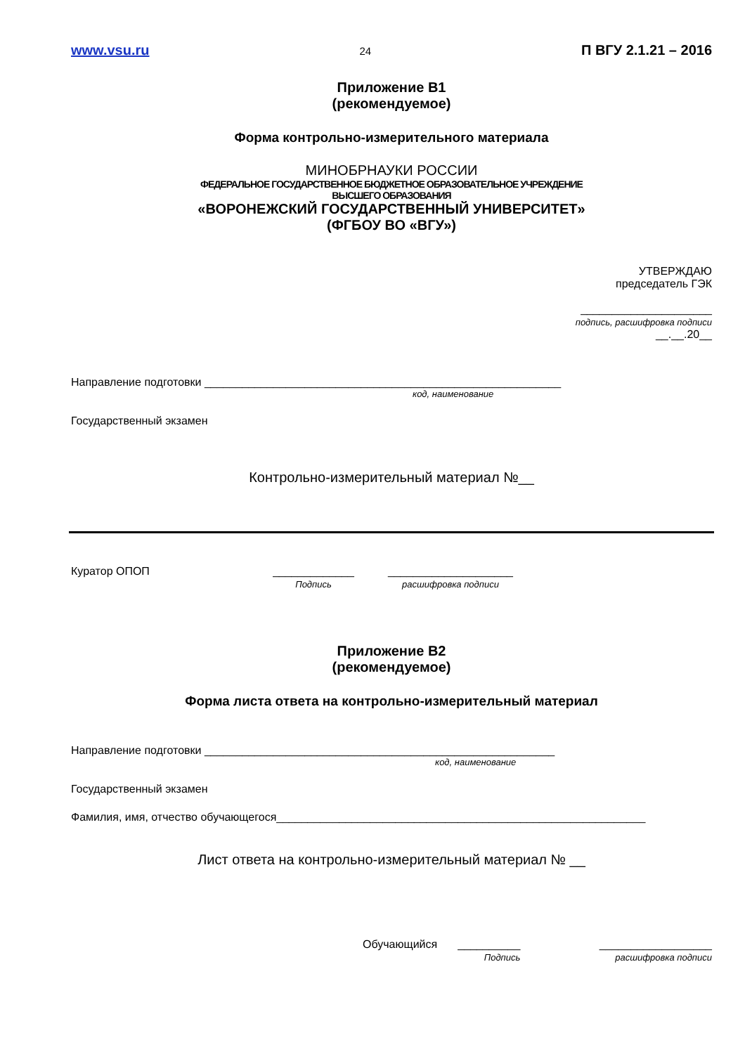www.vsu.ru 24 П ВГУ 2.1.21 – 2016
Приложение В1
(рекомендуемое)
Форма контрольно-измерительного материала
МИНОБРНАУКИ РОССИИ
ФЕДЕРАЛЬНОЕ ГОСУДАРСТВЕННОЕ БЮДЖЕТНОЕ ОБРАЗОВАТЕЛЬНОЕ УЧРЕЖДЕНИЕ
ВЫСШЕГО ОБРАЗОВАНИЯ
«ВОРОНЕЖСКИЙ ГОСУДАРСТВЕННЫЙ УНИВЕРСИТЕТ»
(ФГБОУ ВО «ВГУ»)
УТВЕРЖДАЮ
председатель ГЭК
_____________________
подпись, расшифровка подписи
__.__.20__
Направление подготовки _________________________________________________________
код, наименование
Государственный экзамен
Контрольно-измерительный материал №__
Куратор ОПОП _____________
Подпись ____________________
расшифровка подписи
Приложение В2
(рекомендуемое)
Форма листа ответа на контрольно-измерительный материал
Направление подготовки ________________________________________________________
код, наименование
Государственный экзамен
Фамилия, имя, отчество обучающегося___________________________________________________________
Лист ответа на контрольно-измерительный материал № __
Обучающийся __________
Подпись __________________
расшифровка подписи